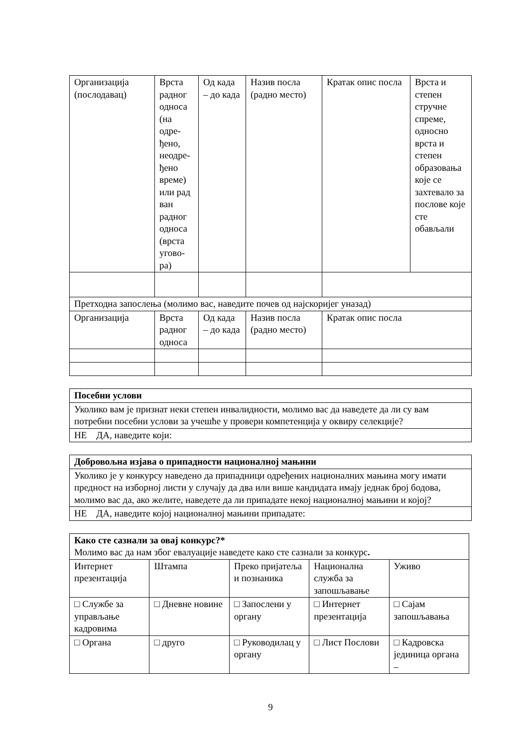| Организација (послодавац) | Врста радног односа (на одре-ђено, неодре-ђено време) или рад ван радног односа (врста угово-ра) | Од када – до када | Назив посла (радно место) | Кратак опис посла | Врста и степен стручне спреме, односно врста и степен образовања које се захтевало за послове које сте обављали |
| Претходна запослења (молимо вас, наведите почев од најскоријег уназад) | | | | | |
| Организација | Врста радног односа | Од када – до када | Назив посла (радно место) | Кратак опис посла | |
| Посебни услови |
| --- |
| Уколико вам је признат неки степен инвалидности, молимо вас да наведете да ли су вам потребни посебни услови за учешће у провери компетенција у оквиру селекције? |
| НЕ ДА, наведите који: |
| Добровољна изјава о припадности националној мањини |
| --- |
| Уколико је у конкурсу наведено да припадници одређених националних мањина могу имати предност на изборној листи у случају да два или више кандидата имају једнак број бодова, молимо вас да, ако желите, наведете да ли припадате некој националној мањини и којој? |
| НЕ ДА, наведите којој националној мањини припадате: |
| Како сте сазнали за овај конкурс?* Молимо вас да нам због евалуације наведете како сте сазнали за конкурс . | | | | |
| Интернет презентација | Штампа | Преко пријатеља и познаника | Национална служба за запошљавање | Уживо |
| □ Службе за управљање кадровима | □ Дневне новине | □ Запослени у органу | □ Интернет презентација | □ Сајам запошљавања |
| □ Органа | □ друго | □ Руководилац у органу | □ Лист Послови | □ Кадровска јединица органа – |
9